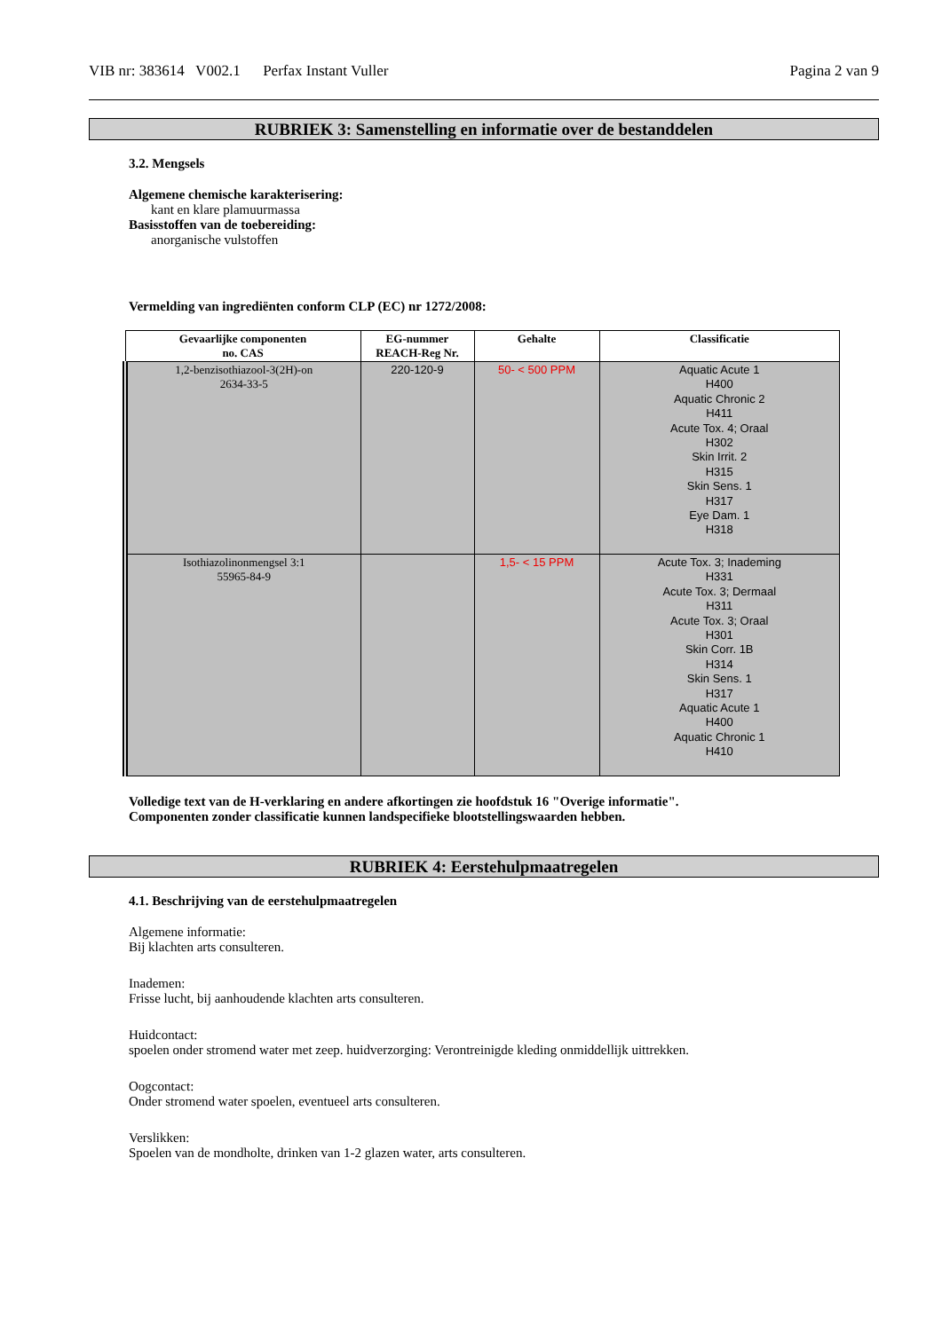VIB nr: 383614 V002.1 Perfax Instant Vuller Pagina 2 van 9
RUBRIEK 3: Samenstelling en informatie over de bestanddelen
3.2. Mengsels
Algemene chemische karakterisering:
kant en klare plamuurmassa
Basisstoffen van de toebereiding:
anorganische vulstoffen
Vermelding van ingrediënten conform CLP (EC) nr 1272/2008:
| Gevaarlijke componenten no. CAS | EG-nummer REACH-Reg Nr. | Gehalte | Classificatie |
| --- | --- | --- | --- |
| 1,2-benzisothiazool-3(2H)-on 2634-33-5 | 220-120-9 | 50- < 500 PPM | Aquatic Acute 1 H400 Aquatic Chronic 2 H411 Acute Tox. 4; Oraal H302 Skin Irrit. 2 H315 Skin Sens. 1 H317 Eye Dam. 1 H318 |
| Isothiazolinonmengsel 3:1 55965-84-9 | | 1,5- < 15 PPM | Acute Tox. 3; Inademing H331 Acute Tox. 3; Dermaal H311 Acute Tox. 3; Oraal H301 Skin Corr. 1B H314 Skin Sens. 1 H317 Aquatic Acute 1 H400 Aquatic Chronic 1 H410 |
Volledige text van de H-verklaring en andere afkortingen zie hoofdstuk 16 "Overige informatie".
Componenten zonder classificatie kunnen landspecifieke blootstellingswaarden hebben.
RUBRIEK 4: Eerstehulpmaatregelen
4.1. Beschrijving van de eerstehulpmaatregelen
Algemene informatie:
Bij klachten arts consulteren.
Inademen:
Frisse lucht, bij aanhoudende klachten arts consulteren.
Huidcontact:
spoelen onder stromend water met zeep. huidverzorging: Verontreinigde kleding onmiddellijk uittrekken.
Oogcontact:
Onder stromend water spoelen, eventueel arts consulteren.
Verslikken:
Spoelen van de mondholte, drinken van 1-2 glazen water, arts consulteren.